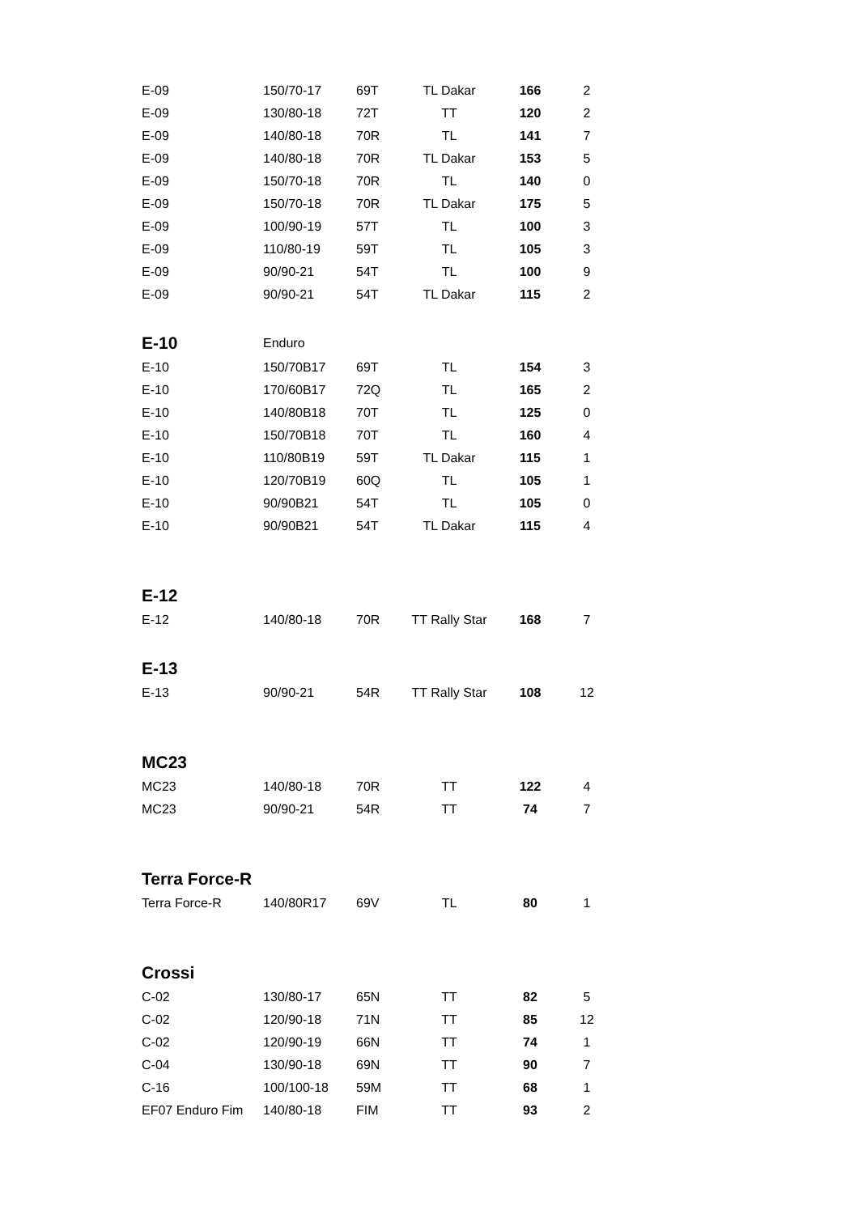| E-09 | 150/70-17 | 69T | TL Dakar | 166 | 2 |
| E-09 | 130/80-18 | 72T | TT | 120 | 2 |
| E-09 | 140/80-18 | 70R | TL | 141 | 7 |
| E-09 | 140/80-18 | 70R | TL Dakar | 153 | 5 |
| E-09 | 150/70-18 | 70R | TL | 140 | 0 |
| E-09 | 150/70-18 | 70R | TL Dakar | 175 | 5 |
| E-09 | 100/90-19 | 57T | TL | 100 | 3 |
| E-09 | 110/80-19 | 59T | TL | 105 | 3 |
| E-09 | 90/90-21 | 54T | TL | 100 | 9 |
| E-09 | 90/90-21 | 54T | TL Dakar | 115 | 2 |
| E-10 | Enduro | | | | |
| E-10 | 150/70B17 | 69T | TL | 154 | 3 |
| E-10 | 170/60B17 | 72Q | TL | 165 | 2 |
| E-10 | 140/80B18 | 70T | TL | 125 | 0 |
| E-10 | 150/70B18 | 70T | TL | 160 | 4 |
| E-10 | 110/80B19 | 59T | TL Dakar | 115 | 1 |
| E-10 | 120/70B19 | 60Q | TL | 105 | 1 |
| E-10 | 90/90B21 | 54T | TL | 105 | 0 |
| E-10 | 90/90B21 | 54T | TL Dakar | 115 | 4 |
| E-12 | | | | | |
| E-12 | 140/80-18 | 70R | TT Rally Star | 168 | 7 |
| E-13 | | | | | |
| E-13 | 90/90-21 | 54R | TT Rally Star | 108 | 12 |
| MC23 | | | | | |
| MC23 | 140/80-18 | 70R | TT | 122 | 4 |
| MC23 | 90/90-21 | 54R | TT | 74 | 7 |
| Terra Force-R | | | | | |
| Terra Force-R | 140/80R17 | 69V | TL | 80 | 1 |
| Crossi | | | | | |
| C-02 | 130/80-17 | 65N | TT | 82 | 5 |
| C-02 | 120/90-18 | 71N | TT | 85 | 12 |
| C-02 | 120/90-19 | 66N | TT | 74 | 1 |
| C-04 | 130/90-18 | 69N | TT | 90 | 7 |
| C-16 | 100/100-18 | 59M | TT | 68 | 1 |
| EF07 Enduro Fim | 140/80-18 | FIM | TT | 93 | 2 |